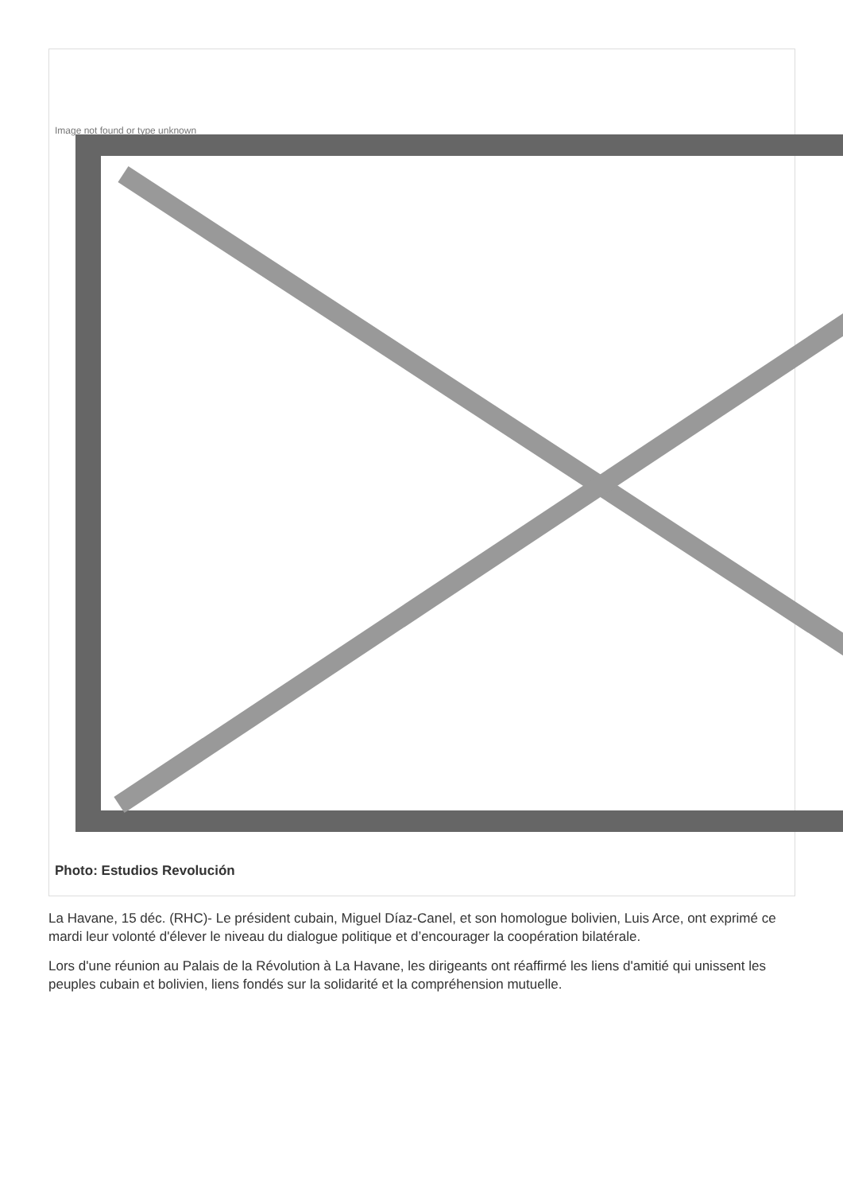Image not found or type unknown
Photo: Estudios Revolución
La Havane, 15 déc. (RHC)- Le président cubain, Miguel Díaz-Canel, et son homologue bolivien, Luis Arce, ont exprimé ce mardi leur volonté d'élever le niveau du dialogue politique et d’encourager la coopération bilatérale.
Lors d'une réunion au Palais de la Révolution à La Havane, les dirigeants ont réaffirmé les liens d'amitié qui unissent les peuples cubain et bolivien, liens fondés sur la solidarité et la compréhension mutuelle.